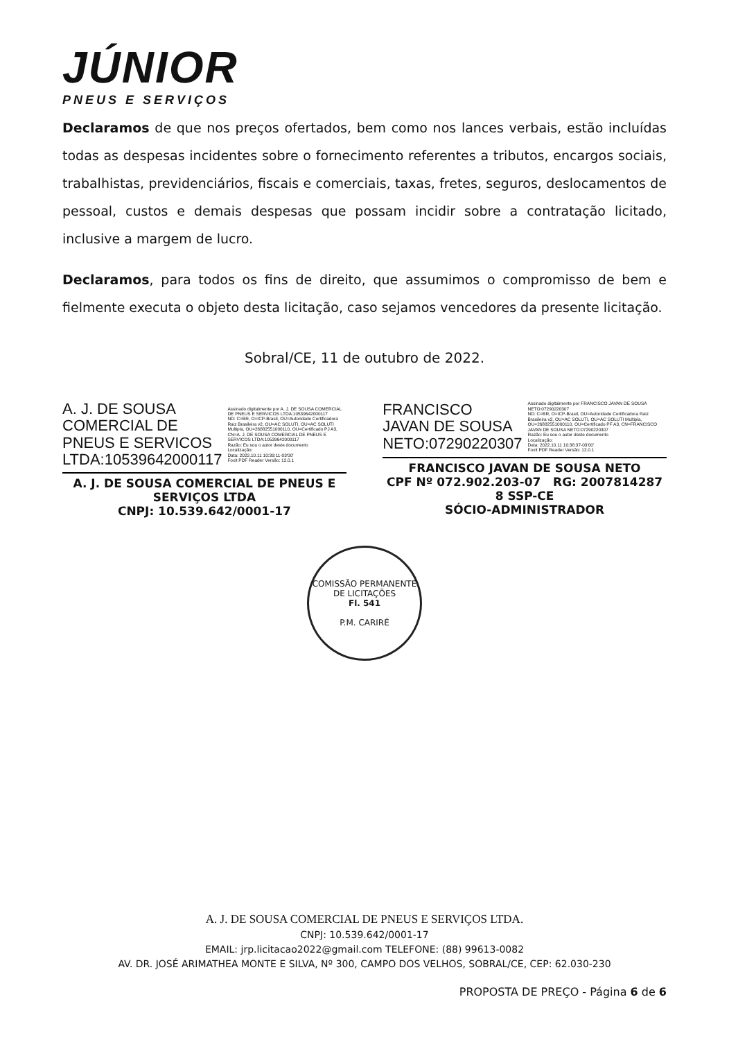JÚNIOR
PNEUS E SERVIÇOS
Declaramos de que nos preços ofertados, bem como nos lances verbais, estão incluídas todas as despesas incidentes sobre o fornecimento referentes a tributos, encargos sociais, trabalhistas, previdenciários, fiscais e comerciais, taxas, fretes, seguros, deslocamentos de pessoal, custos e demais despesas que possam incidir sobre a contratação licitado, inclusive a margem de lucro.
Declaramos, para todos os fins de direito, que assumimos o compromisso de bem e fielmente executa o objeto desta licitação, caso sejamos vencedores da presente licitação.
Sobral/CE, 11 de outubro de 2022.
A. J. DE SOUSA COMERCIAL DE PNEUS E SERVICOS LTDA:10539642000117
Assinado digitalmente por A. J. DE SOUSA COMERCIAL DE PNEUS E SERVICOS LTDA:10539642000117
ND: C=BR, O=ICP-Brasil, OU=Autoridade Certificadora Raiz Brasileira v2, OU=AC SOLUTI, OU=AC SOLUTI Multipla, OU=26882551000110, OU=Certificado PJ A3, CN=A. J. DE SOUSA COMERCIAL DE PNEUS E SERVICOS LTDA:10539642000117
Razão: Eu sou o autor deste documento
Localização:
Data: 2022.10.11 10:39:11-03'00'
Foxit PDF Reader Versão: 12.0.1
A. J. DE SOUSA COMERCIAL DE PNEUS E SERVIÇOS LTDA
CNPJ: 10.539.642/0001-17
FRANCISCO JAVAN DE SOUSA NETO:07290220307
Assinado digitalmente por FRANCISCO JAVAN DE SOUSA NETO:07290220307
ND: C=BR, O=ICP-Brasil, OU=Autoridade Certificadora Raiz Brasileira v2, OU=AC SOLUTI, OU=AC SOLUTI Multipla, OU=26882551000110, OU=Certificado PF A3, CN=FRANCISCO JAVAN DE SOUSA NETO:07290220307
Razão: Eu sou o autor deste documento
Localização:
Data: 2022.10.11 10:38:37-03'00'
Foxit PDF Reader Versão: 12.0.1
FRANCISCO JAVAN DE SOUSA NETO
CPF Nº 072.902.203-07 RG: 2007814287​8 SSP-CE
SÓCIO-ADMINISTRADOR
COMISSÃO PERMANENTE DE LICITAÇÕES
Fl. 541
P.M. CARIRÉ
A. J. DE SOUSA COMERCIAL DE PNEUS E SERVIÇOS LTDA.
CNPJ: 10.539.642/0001-17
EMAIL: jrp.licitacao2022@gmail.com TELEFONE: (88) 99613-0082
AV. DR. JOSÉ ARIMATHEA MONTE E SILVA, Nº 300, CAMPO DOS VELHOS, SOBRAL/CE, CEP: 62.030-230
PROPOSTA DE PREÇO - Página 6 de 6